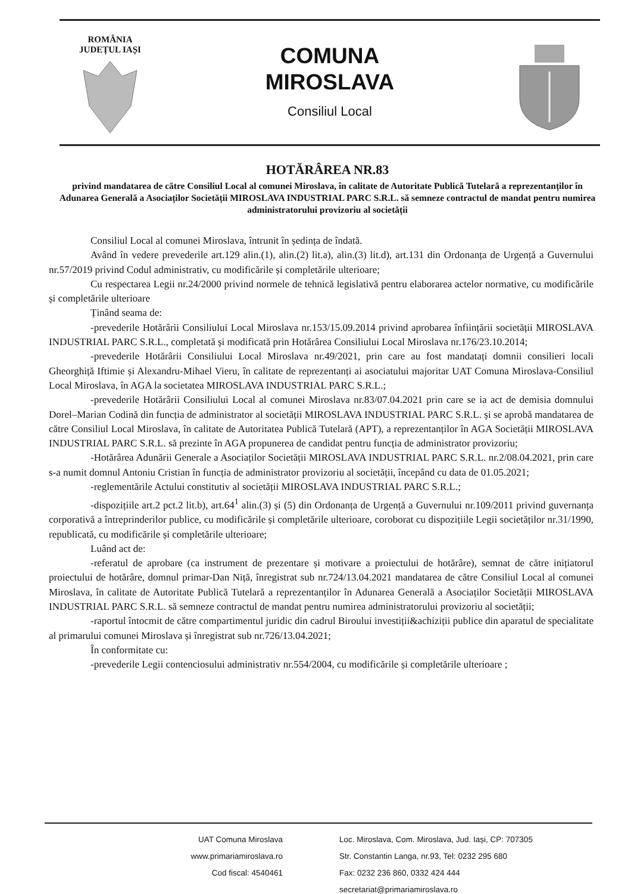ROMÂNIA
JUDEȚUL IAȘI
COMUNA
MIROSLAVA
Consiliul Local
HOTĂRÂREA NR.83
privind mandatarea de către Consiliul Local al comunei Miroslava, în calitate de Autoritate Publică Tutelară a reprezentanților în Adunarea Generală a Asociaților Societății MIROSLAVA INDUSTRIAL PARC S.R.L. să semneze contractul de mandat pentru numirea administratorului provizoriu al societății
Consiliul Local al comunei Miroslava, întrunit în ședința de îndată.
Având în vedere prevederile art.129 alin.(1), alin.(2) lit.a), alin.(3) lit.d), art.131 din Ordonanța de Urgență a Guvernului nr.57/2019 privind Codul administrativ, cu modificările și completările ulterioare;
Cu respectarea Legii nr.24/2000 privind normele de tehnică legislativă pentru elaborarea actelor normative, cu modificările și completările ulterioare
Ținând seama de:
-prevederile Hotărârii Consiliului Local Miroslava nr.153/15.09.2014 privind aprobarea înființării societății MIROSLAVA INDUSTRIAL PARC S.R.L., completată și modificată prin Hotărârea Consiliului Local Miroslava nr.176/23.10.2014;
-prevederile Hotărârii Consiliului Local Miroslava nr.49/2021, prin care au fost mandatați domnii consilieri locali Gheorghiță Iftimie și Alexandru-Mihael Vieru, în calitate de reprezentanți ai asociatului majoritar UAT Comuna Miroslava-Consiliul Local Miroslava, în AGA la societatea MIROSLAVA INDUSTRIAL PARC S.R.L.;
-prevederile Hotărârii Consiliului Local al comunei Miroslava nr.83/07.04.2021 prin care se ia act de demisia domnului Dorel–Marian Codină din funcția de administrator al societății MIROSLAVA INDUSTRIAL PARC S.R.L. și se aprobă mandatarea de către Consiliul Local Miroslava, în calitate de Autoritatea Publică Tutelară (APT), a reprezentanților în AGA Societății MIROSLAVA INDUSTRIAL PARC S.R.L. să prezinte în AGA propunerea de candidat pentru funcția de administrator provizoriu;
-Hotărârea Adunării Generale a Asociaților Societății MIROSLAVA INDUSTRIAL PARC S.R.L. nr.2/08.04.2021, prin care s-a numit domnul Antoniu Cristian în funcția de administrator provizoriu al societății, începând cu data de 01.05.2021;
-reglementările Actului constitutiv al societății MIROSLAVA INDUSTRIAL PARC S.R.L.;
-dispozițiile art.2 pct.2 lit.b), art.64<sup>1</sup> alin.(3) și (5) din Ordonanța de Urgență a Guvernului nr.109/2011 privind guvernanța corporativă a întreprinderilor publice, cu modificările și completările ulterioare, coroborat cu dispozițiile Legii societăților nr.31/1990, republicată, cu modificările și completările ulterioare;
Luând act de:
-referatul de aprobare (ca instrument de prezentare și motivare a proiectului de hotărâre), semnat de către inițiatorul proiectului de hotărâre, domnul primar-Dan Niță, înregistrat sub nr.724/13.04.2021 mandatarea de către Consiliul Local al comunei Miroslava, în calitate de Autoritate Publică Tutelară a reprezentanților în Adunarea Generală a Asociaților Societății MIROSLAVA INDUSTRIAL PARC S.R.L. să semneze contractul de mandat pentru numirea administratorului provizoriu al societății;
-raportul întocmit de către compartimentul juridic din cadrul Biroului investiții&achiziții publice din aparatul de specialitate al primarului comunei Miroslava și înregistrat sub nr.726/13.04.2021;
În conformitate cu:
-prevederile Legii contenciosului administrativ nr.554/2004, cu modificările și completările ulterioare ;
UAT Comuna Miroslava
www.primariamiroslava.ro
Cod fiscal: 4540461
Loc. Miroslava, Com. Miroslava, Jud. Iași, CP: 707305
Str. Constantin Langa, nr.93, Tel: 0232 295 680
Fax: 0232 236 860, 0332 424 444
secretariat@primariamiroslava.ro